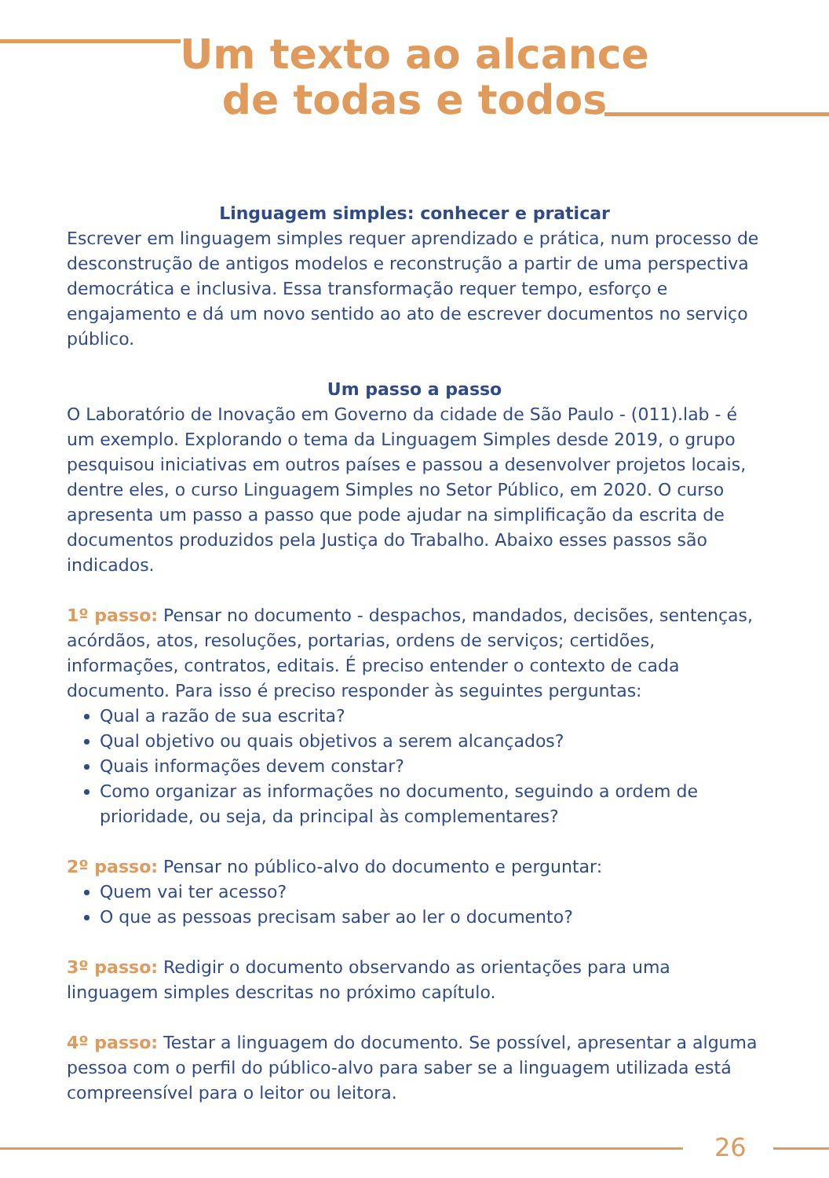Um texto ao alcance
de todas e todos
Linguagem simples: conhecer e praticar
Escrever em linguagem simples requer aprendizado e prática, num processo de desconstrução de antigos modelos e reconstrução a partir de uma perspectiva democrática e inclusiva. Essa transformação requer tempo, esforço e engajamento e dá um novo sentido ao ato de escrever documentos no serviço público.
Um passo a passo
O Laboratório de Inovação em Governo da cidade de São Paulo - (011).lab - é um exemplo. Explorando o tema da Linguagem Simples desde 2019, o grupo pesquisou iniciativas em outros países e passou a desenvolver projetos locais, dentre eles, o curso Linguagem Simples no Setor Público, em 2020. O curso apresenta um passo a passo que pode ajudar na simplificação da escrita de documentos produzidos pela Justiça do Trabalho. Abaixo esses passos são indicados.
1º passo: Pensar no documento - despachos, mandados, decisões, sentenças, acórdãos, atos, resoluções, portarias, ordens de serviços; certidões, informações, contratos, editais. É preciso entender o contexto de cada documento. Para isso é preciso responder às seguintes perguntas:
Qual a razão de sua escrita?
Qual objetivo ou quais objetivos a serem alcançados?
Quais informações devem constar?
Como organizar as informações no documento, seguindo a ordem de prioridade, ou seja, da principal às complementares?
2º passo: Pensar no público-alvo do documento e perguntar:
Quem vai ter acesso?
O que as pessoas precisam saber ao ler o documento?
3º passo: Redigir o documento observando as orientações para uma linguagem simples descritas no próximo capítulo.
4º passo: Testar a linguagem do documento. Se possível, apresentar a alguma pessoa com o perfil do público-alvo para saber se a linguagem utilizada está compreensível para o leitor ou leitora.
26